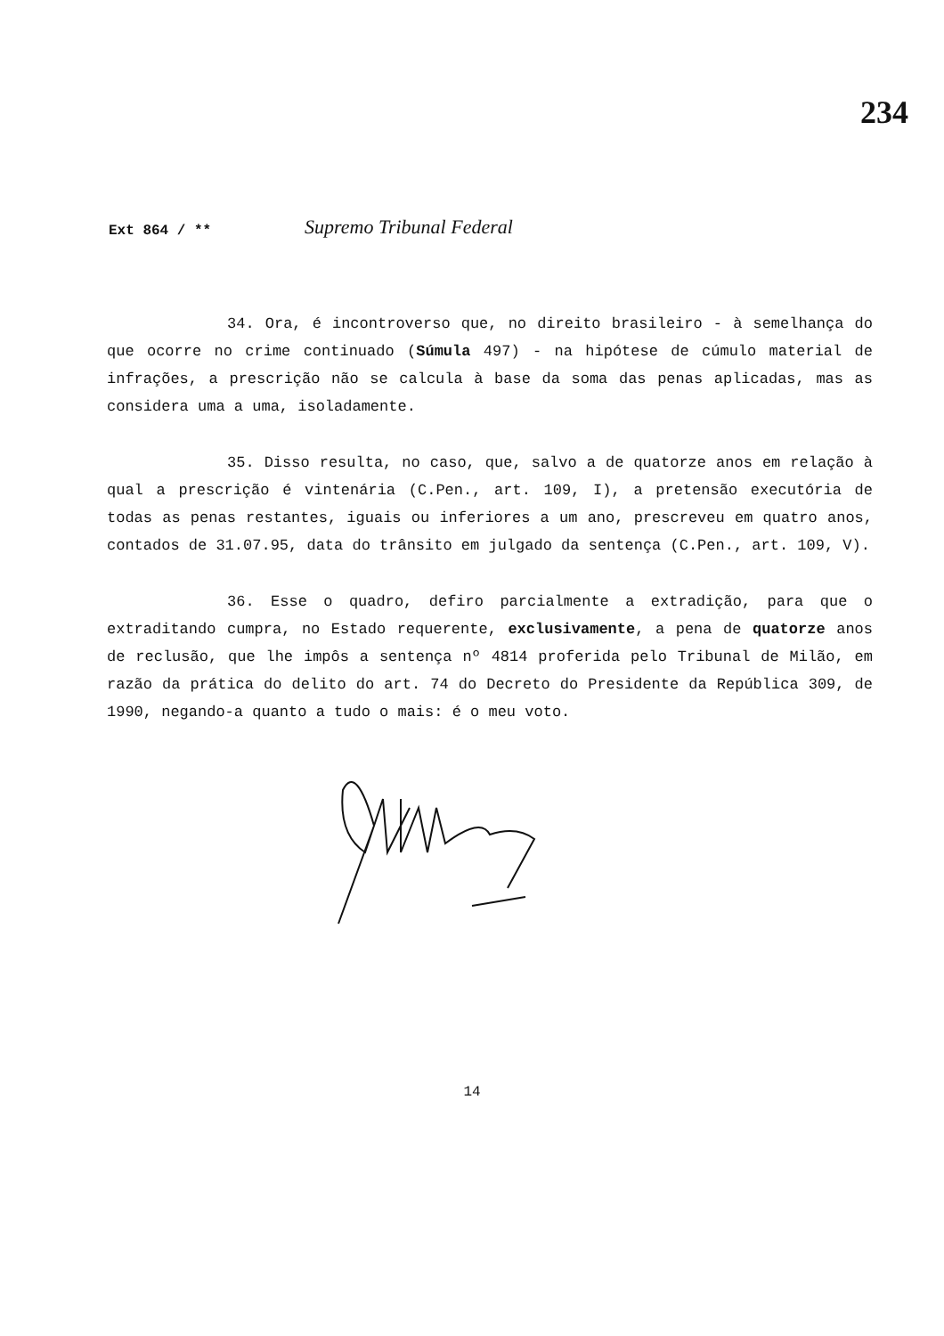234
Ext 864 / **
Supremo Tribunal Federal
34. Ora, é incontroverso que, no direito brasileiro - à semelhança do que ocorre no crime continuado (Súmula 497) - na hipótese de cúmulo material de infrações, a prescrição não se calcula à base da soma das penas aplicadas, mas as considera uma a uma, isoladamente.
35. Disso resulta, no caso, que, salvo a de quatorze anos em relação à qual a prescrição é vintenária (C.Pen., art. 109, I), a pretensão executória de todas as penas restantes, iguais ou inferiores a um ano, prescreveu em quatro anos, contados de 31.07.95, data do trânsito em julgado da sentença (C.Pen., art. 109, V).
36. Esse o quadro, defiro parcialmente a extradição, para que o extraditando cumpra, no Estado requerente, exclusivamente, a pena de quatorze anos de reclusão, que lhe impôs a sentença nº 4814 proferida pelo Tribunal de Milão, em razão da prática do delito do art. 74 do Decreto do Presidente da República 309, de 1990, negando-a quanto a tudo o mais: é o meu voto.
14